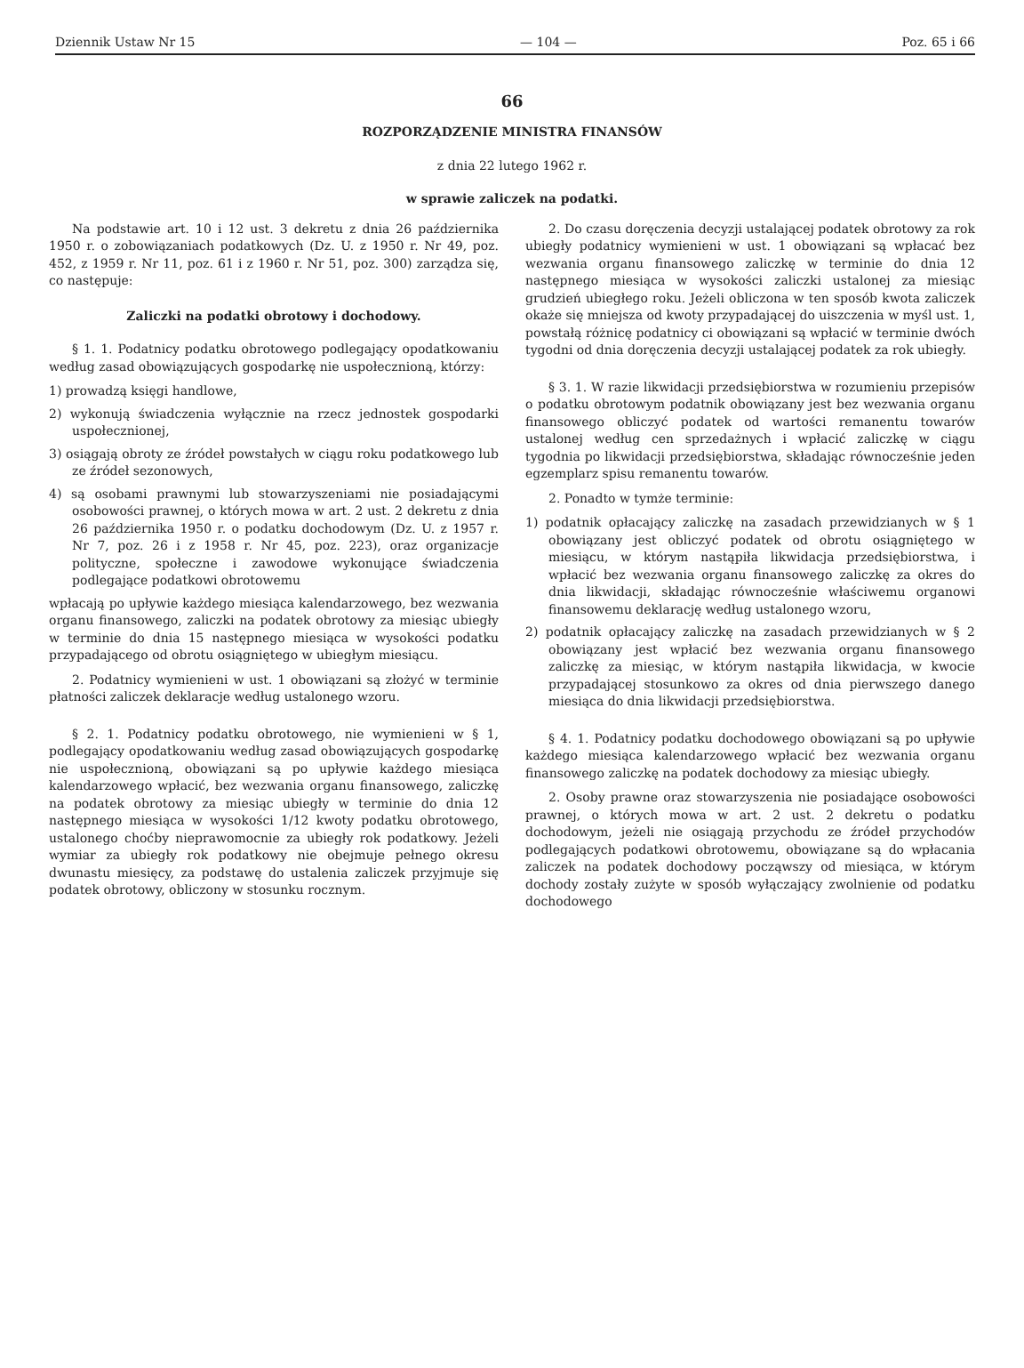Dziennik Ustaw Nr 15 — 104 — Poz. 65 i 66
66
ROZPORZĄDZENIE MINISTRA FINANSÓW
z dnia 22 lutego 1962 r.
w sprawie zaliczek na podatki.
Na podstawie art. 10 i 12 ust. 3 dekretu z dnia 26 października 1950 r. o zobowiązaniach podatkowych (Dz. U. z 1950 r. Nr 49, poz. 452, z 1959 r. Nr 11, poz. 61 i z 1960 r. Nr 51, poz. 300) zarządza się, co następuje:
Zaliczki na podatki obrotowy i dochodowy.
§ 1. 1. Podatnicy podatku obrotowego podlegający opodatkowaniu według zasad obowiązujących gospodarkę nie uspołecznioną, którzy:
1) prowadzą księgi handlowe,
2) wykonują świadczenia wyłącznie na rzecz jednostek gospodarki uspołecznionej,
3) osiągają obroty ze źródeł powstałych w ciągu roku podatkowego lub ze źródeł sezonowych,
4) są osobami prawnymi lub stowarzyszeniami nie posiadającymi osobowości prawnej, o których mowa w art. 2 ust. 2 dekretu z dnia 26 października 1950 r. o podatku dochodowym (Dz. U. z 1957 r. Nr 7, poz. 26 i z 1958 r. Nr 45, poz. 223), oraz organizacje polityczne, społeczne i zawodowe wykonujące świadczenia podlegające podatkowi obrotowemu
wpłacają po upływie każdego miesiąca kalendarzowego, bez wezwania organu finansowego, zaliczki na podatek obrotowy za miesiąc ubiegły w terminie do dnia 15 następnego miesiąca w wysokości podatku przypadającego od obrotu osiągniętego w ubiegłym miesiącu.
2. Podatnicy wymienieni w ust. 1 obowiązani są złożyć w terminie płatności zaliczek deklaracje według ustalonego wzoru.
§ 2. 1. Podatnicy podatku obrotowego, nie wymienieni w § 1, podlegający opodatkowaniu według zasad obowiązujących gospodarkę nie uspołecznioną, obowiązani są po upływie każdego miesiąca kalendarzowego wpłacić, bez wezwania organu finansowego, zaliczkę na podatek obrotowy za miesiąc ubiegły w terminie do dnia 12 następnego miesiąca w wysokości 1/12 kwoty podatku obrotowego, ustalonego choćby nieprawomocnie za ubiegły rok podatkowy. Jeżeli wymiar za ubiegły rok podatkowy nie obejmuje pełnego okresu dwunastu miesięcy, za podstawę do ustalenia zaliczek przyjmuje się podatek obrotowy, obliczony w stosunku rocznym.
2. Do czasu doręczenia decyzji ustalającej podatek obrotowy za rok ubiegły podatnicy wymienieni w ust. 1 obowiązani są wpłacać bez wezwania organu finansowego zaliczkę w terminie do dnia 12 następnego miesiąca w wysokości zaliczki ustalonej za miesiąc grudzień ubiegłego roku. Jeżeli obliczona w ten sposób kwota zaliczek okaże się mniejsza od kwoty przypadającej do uiszczenia w myśl ust. 1, powstałą różnicę podatnicy ci obowiązani są wpłacić w terminie dwóch tygodni od dnia doręczenia decyzji ustalającej podatek za rok ubiegły.
§ 3. 1. W razie likwidacji przedsiębiorstwa w rozumieniu przepisów o podatku obrotowym podatnik obowiązany jest bez wezwania organu finansowego obliczyć podatek od wartości remanentu towarów ustalonej według cen sprzedażnych i wpłacić zaliczkę w ciągu tygodnia po likwidacji przedsiębiorstwa, składając równocześnie jeden egzemplarz spisu remanentu towarów.
2. Ponadto w tymże terminie:
1) podatnik opłacający zaliczkę na zasadach przewidzianych w § 1 obowiązany jest obliczyć podatek od obrotu osiągniętego w miesiącu, w którym nastąpiła likwidacja przedsiębiorstwa, i wpłacić bez wezwania organu finansowego zaliczkę za okres do dnia likwidacji, składając równocześnie właściwemu organowi finansowemu deklarację według ustalonego wzoru,
2) podatnik opłacający zaliczkę na zasadach przewidzianych w § 2 obowiązany jest wpłacić bez wezwania organu finansowego zaliczkę za miesiąc, w którym nastąpiła likwidacja, w kwocie przypadającej stosunkowo za okres od dnia pierwszego danego miesiąca do dnia likwidacji przedsiębiorstwa.
§ 4. 1. Podatnicy podatku dochodowego obowiązani są po upływie każdego miesiąca kalendarzowego wpłacić bez wezwania organu finansowego zaliczkę na podatek dochodowy za miesiąc ubiegły.
2. Osoby prawne oraz stowarzyszenia nie posiadające osobowości prawnej, o których mowa w art. 2 ust. 2 dekretu o podatku dochodowym, jeżeli nie osiągają przychodu ze źródeł przychodów podlegających podatkowi obrotowemu, obowiązane są do wpłacania zaliczek na podatek dochodowy począwszy od miesiąca, w którym dochody zostały zużyte w sposób wyłączający zwolnienie od podatku dochodowego